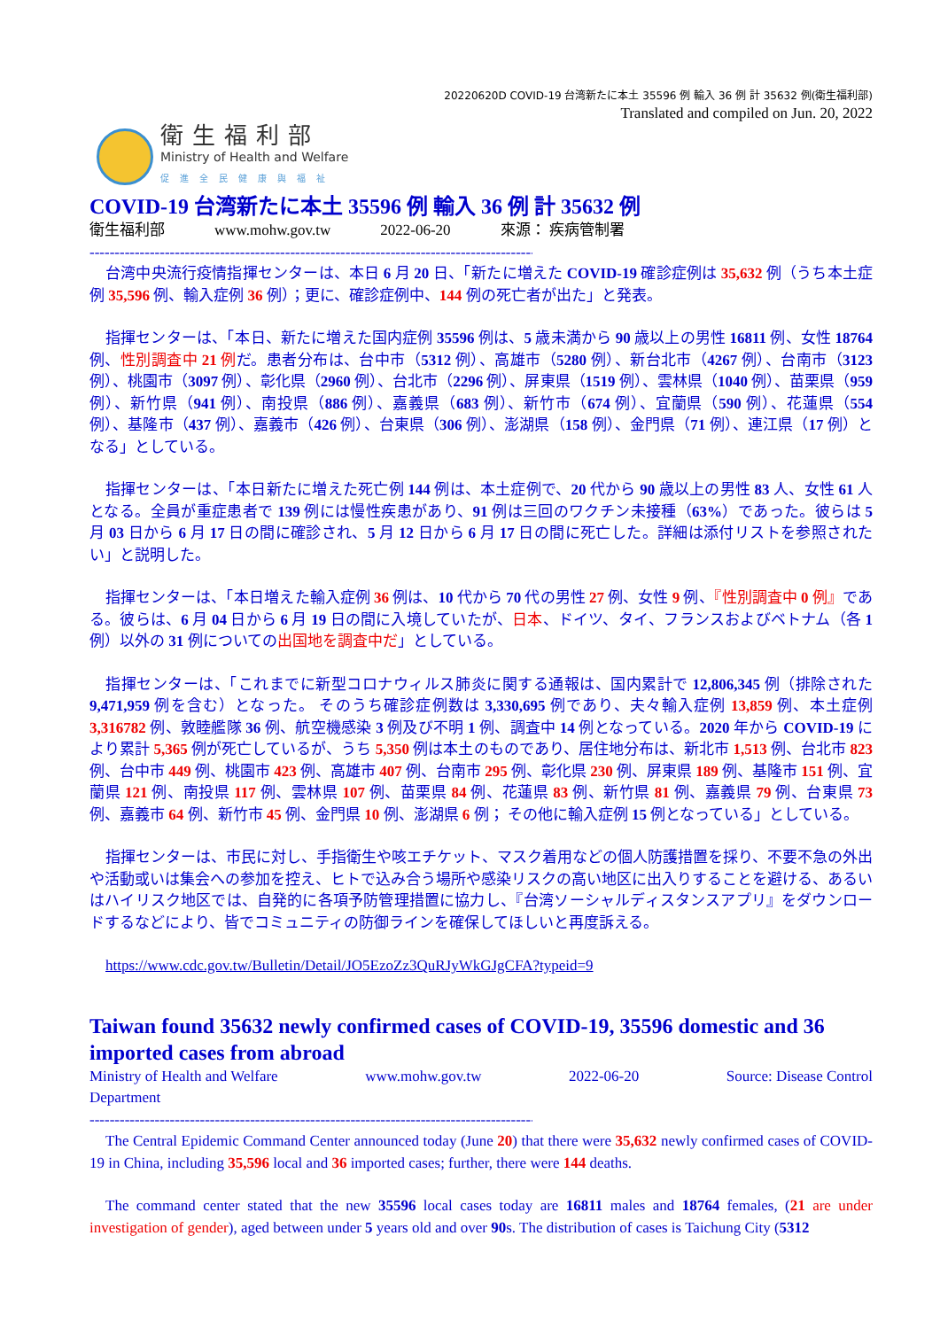20220620D COVID-19 台湾新たに本土 35596 例 輸入 36 例 計 35632 例(衛生福利部)
Translated and compiled on Jun. 20, 2022
衛生福利部
Ministry of Health and Welfare
促進全民健康與福祉
COVID-19 台湾新たに本土 35596 例 輸入 36 例 計 35632 例
衛生福利部 www.mohw.gov.tw 2022-06-20 來源： 疾病管制署
--------------------------------------------------------------------------------------------------
台湾中央流行疫情指揮センターは、本日 6 月 20 日、「新たに増えた COVID-19 確診症例は 35,632 例（うち本土症例 35,596 例、輸入症例 36 例）；更に、確診症例中、144 例の死亡者が出た」と発表。
指揮センターは、「本日、新たに増えた国内症例 35596 例は、5 歳未満から 90 歳以上の男性 16811 例、女性 18764 例、性別調査中 21 例だ。患者分布は、台中市（5312 例）、高雄市（5280 例）、新台北市（4267 例）、台南市（3123 例）、桃園市（3097 例）、彰化県（2960 例）、台北市（2296 例）、屏東県（1519 例）、雲林県（1040 例）、苗栗県（959 例）、新竹県（941 例）、南投県（886 例）、嘉義県（683 例）、新竹市（674 例）、宜蘭県（590 例）、花蓮県（554 例）、基隆市（437 例）、嘉義市（426 例）、台東県（306 例）、澎湖県（158 例）、金門県（71 例）、連江県（17 例）となる」としている。
指揮センターは、「本日新たに増えた死亡例 144 例は、本土症例で、20 代から 90 歳以上の男性 83 人、女性 61 人となる。全員が重症患者で 139 例には慢性疾患があり、91 例は三回のワクチン未接種（63%）であった。彼らは 5 月 03 日から 6 月 17 日の間に確診され、5 月 12 日から 6 月 17 日の間に死亡した。詳細は添付リストを参照されたい」と説明した。
指揮センターは、「本日増えた輸入症例 36 例は、10 代から 70 代の男性 27 例、女性 9 例、『性別調査中 0 例』である。彼らは、6 月 04 日から 6 月 19 日の間に入境していたが、日本、ドイツ、タイ、フランスおよびベトナム（各 1 例）以外の 31 例についての出国地を調査中だ」としている。
指揮センターは、「これまでに新型コロナウィルス肺炎に関する通報は、国内累計で 12,806,345 例（排除された 9,471,959 例を含む）となった。 そのうち確診症例数は 3,330,695 例であり、夫々輸入症例 13,859 例、本土症例 3,316782 例、敦睦艦隊 36 例、航空機感染 3 例及び不明 1 例、調査中 14 例となっている。2020 年から COVID-19 により累計 5,365 例が死亡しているが、うち 5,350 例は本土のものであり、居住地分布は、新北市 1,513 例、台北市 823 例、台中市 449 例、桃園市 423 例、高雄市 407 例、台南市 295 例、彰化県 230 例、屏東県 189 例、基隆市 151 例、宜蘭県 121 例、南投県 117 例、雲林県 107 例、苗栗県 84 例、花蓮県 83 例、新竹県 81 例、嘉義県 79 例、台東県 73 例、嘉義市 64 例、新竹市 45 例、金門県 10 例、澎湖県 6 例； その他に輸入症例 15 例となっている」としている。
指揮センターは、市民に対し、手指衛生や咳エチケット、マスク着用などの個人防護措置を採り、不要不急の外出や活動或いは集会への参加を控え、ヒトで込み合う場所や感染リスクの高い地区に出入りすることを避ける、あるいはハイリスク地区では、自発的に各項予防管理措置に協力し、『台湾ソーシャルディスタンスアプリ』をダウンロードするなどにより、皆でコミュニティの防御ラインを確保してほしいと再度訴える。
https://www.cdc.gov.tw/Bulletin/Detail/JO5EzoZz3QuRJyWkGJgCFA?typeid=9
Taiwan found 35632 newly confirmed cases of COVID-19, 35596 domestic and 36 imported cases from abroad
Ministry of Health and Welfare
Department www.mohw.gov.tw 2022-06-20 Source: Disease Control
--------------------------------------------------------------------------------------------------
The Central Epidemic Command Center announced today (June 20) that there were 35,632 newly confirmed cases of COVID-19 in China, including 35,596 local and 36 imported cases; further, there were 144 deaths.
The command center stated that the new 35596 local cases today are 16811 males and 18764 females, (21 are under investigation of gender), aged between under 5 years old and over 90s. The distribution of cases is Taichung City (5312